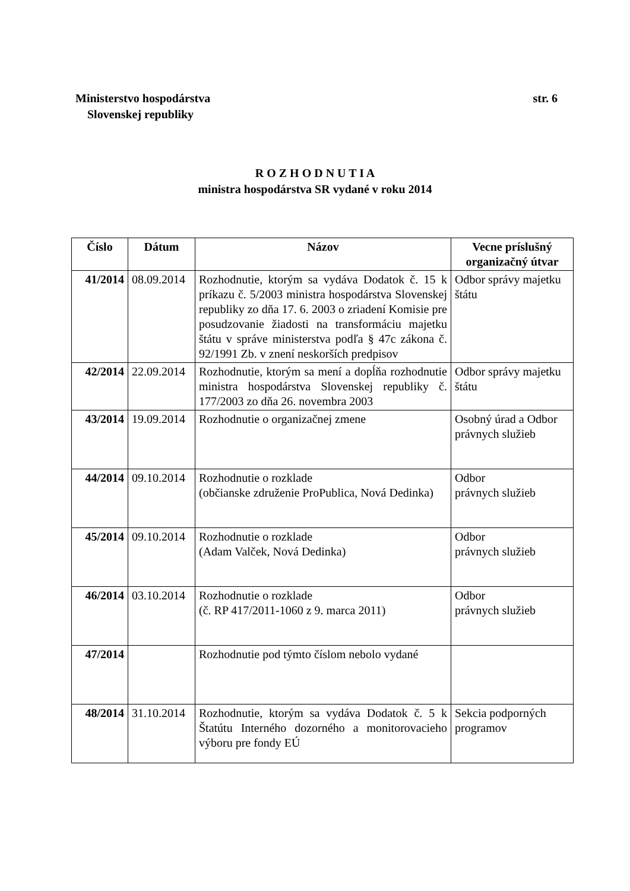str. 6 Ministerstvo hospodárstva
Slovenskej republiky
R O Z H O D N U T I A
ministra hospodárstva SR vydané v roku 2014
| Číslo | Dátum | Názov | Vecne príslušný organizačný útvar |
| --- | --- | --- | --- |
| 41/2014 | 08.09.2014 | Rozhodnutie, ktorým sa vydáva Dodatok č. 15 k príkazu č. 5/2003 ministra hospodárstva Slovenskej republiky zo dňa 17. 6. 2003 o zriadení Komisie pre posudzovanie žiadosti na transformáciu majetku štátu v správe ministerstva podľa § 47c zákona č. 92/1991 Zb. v znení neskorších predpisov | Odbor správy majetku štátu |
| 42/2014 | 22.09.2014 | Rozhodnutie, ktorým sa mení a dopĺňa rozhodnutie ministra hospodárstva Slovenskej republiky č. 177/2003 zo dňa 26. novembra 2003 | Odbor správy majetku štátu |
| 43/2014 | 19.09.2014 | Rozhodnutie o organizačnej zmene | Osobný úrad a Odbor právnych služieb |
| 44/2014 | 09.10.2014 | Rozhodnutie o rozklade (občianske združenie ProPublica, Nová Dedinka) | Odbor právnych služieb |
| 45/2014 | 09.10.2014 | Rozhodnutie o rozklade (Adam Valček, Nová Dedinka) | Odbor právnych služieb |
| 46/2014 | 03.10.2014 | Rozhodnutie o rozklade (č. RP 417/2011-1060 z 9. marca 2011) | Odbor právnych služieb |
| 47/2014 | | Rozhodnutie pod týmto číslom nebolo vydané | |
| 48/2014 | 31.10.2014 | Rozhodnutie, ktorým sa vydáva Dodatok č. 5 k Štatútu Interného dozorného a monitorovacieho výboru pre fondy EÚ | Sekcia podporných programov |